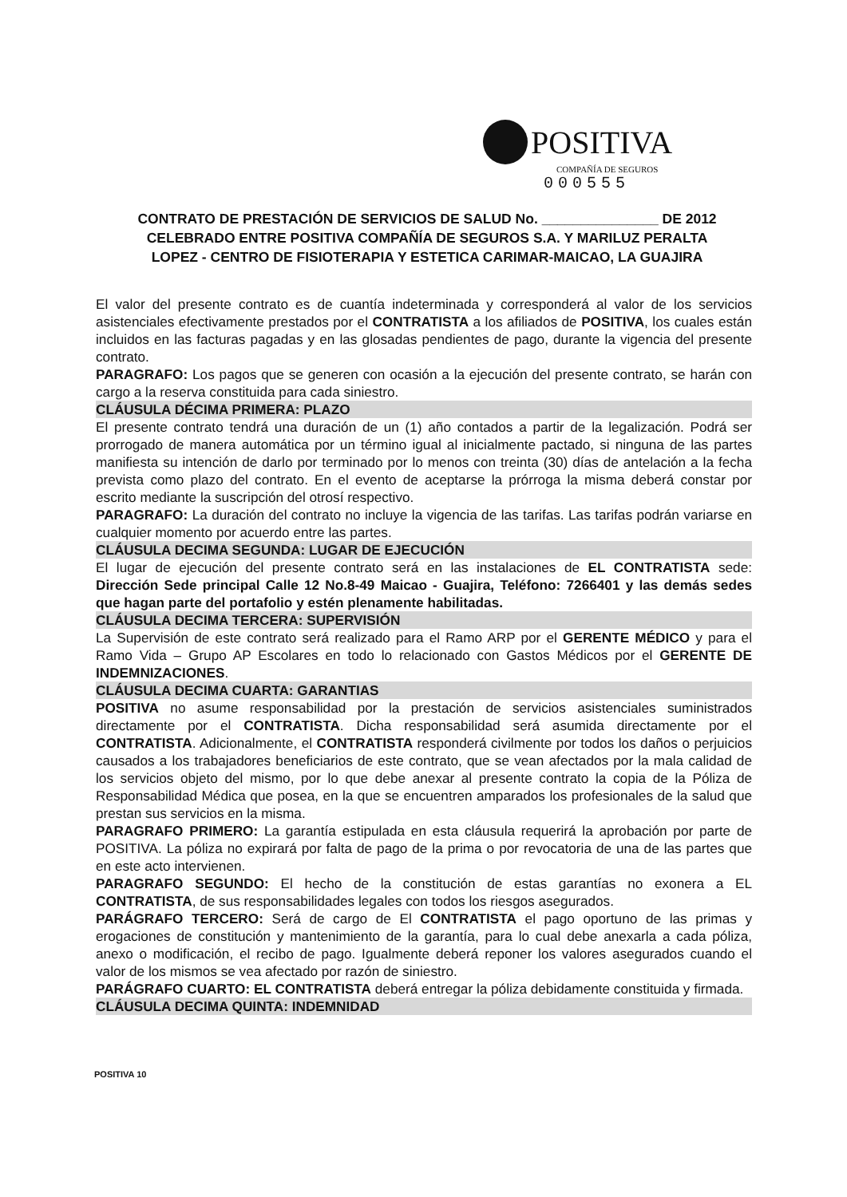POSITIVA
COMPAÑÍA DE SEGUROS
000555
CONTRATO DE PRESTACIÓN DE SERVICIOS DE SALUD No. _______________ DE 2012
CELEBRADO ENTRE POSITIVA COMPAÑÍA DE SEGUROS S.A. Y MARILUZ PERALTA
LOPEZ - CENTRO DE FISIOTERAPIA Y ESTETICA CARIMAR-MAICAO, LA GUAJIRA
El valor del presente contrato es de cuantía indeterminada y corresponderá al valor de los servicios asistenciales efectivamente prestados por el CONTRATISTA a los afiliados de POSITIVA, los cuales están incluidos en las facturas pagadas y en las glosadas pendientes de pago, durante la vigencia del presente contrato.
PARAGRAFO: Los pagos que se generen con ocasión a la ejecución del presente contrato, se harán con cargo a la reserva constituida para cada siniestro.
CLÁUSULA DÉCIMA PRIMERA: PLAZO
El presente contrato tendrá una duración de un (1) año contados a partir de la legalización. Podrá ser prorrogado de manera automática por un término igual al inicialmente pactado, si ninguna de las partes manifiesta su intención de darlo por terminado por lo menos con treinta (30) días de antelación a la fecha prevista como plazo del contrato. En el evento de aceptarse la prórroga la misma deberá constar por escrito mediante la suscripción del otrosí respectivo.
PARAGRAFO: La duración del contrato no incluye la vigencia de las tarifas. Las tarifas podrán variarse en cualquier momento por acuerdo entre las partes.
CLÁUSULA DECIMA SEGUNDA: LUGAR DE EJECUCIÓN
El lugar de ejecución del presente contrato será en las instalaciones de EL CONTRATISTA sede: Dirección Sede principal Calle 12 No.8-49 Maicao - Guajira, Teléfono: 7266401 y las demás sedes que hagan parte del portafolio y estén plenamente habilitadas.
CLÁUSULA DECIMA TERCERA: SUPERVISIÓN
La Supervisión de este contrato será realizado para el Ramo ARP por el GERENTE MÉDICO y para el Ramo Vida – Grupo AP Escolares en todo lo relacionado con Gastos Médicos por el GERENTE DE INDEMNIZACIONES.
CLÁUSULA DECIMA CUARTA: GARANTIAS
POSITIVA no asume responsabilidad por la prestación de servicios asistenciales suministrados directamente por el CONTRATISTA. Dicha responsabilidad será asumida directamente por el CONTRATISTA. Adicionalmente, el CONTRATISTA responderá civilmente por todos los daños o perjuicios causados a los trabajadores beneficiarios de este contrato, que se vean afectados por la mala calidad de los servicios objeto del mismo, por lo que debe anexar al presente contrato la copia de la Póliza de Responsabilidad Médica que posea, en la que se encuentren amparados los profesionales de la salud que prestan sus servicios en la misma.
PARAGRAFO PRIMERO: La garantía estipulada en esta cláusula requerirá la aprobación por parte de POSITIVA. La póliza no expirará por falta de pago de la prima o por revocatoria de una de las partes que en este acto intervienen.
PARAGRAFO SEGUNDO: El hecho de la constitución de estas garantías no exonera a EL CONTRATISTA, de sus responsabilidades legales con todos los riesgos asegurados.
PARÁGRAFO TERCERO: Será de cargo de El CONTRATISTA el pago oportuno de las primas y erogaciones de constitución y mantenimiento de la garantía, para lo cual debe anexarla a cada póliza, anexo o modificación, el recibo de pago. Igualmente deberá reponer los valores asegurados cuando el valor de los mismos se vea afectado por razón de siniestro.
PARÁGRAFO CUARTO: EL CONTRATISTA deberá entregar la póliza debidamente constituida y firmada.
CLÁUSULA DECIMA QUINTA: INDEMNIDAD
POSITIVA 10